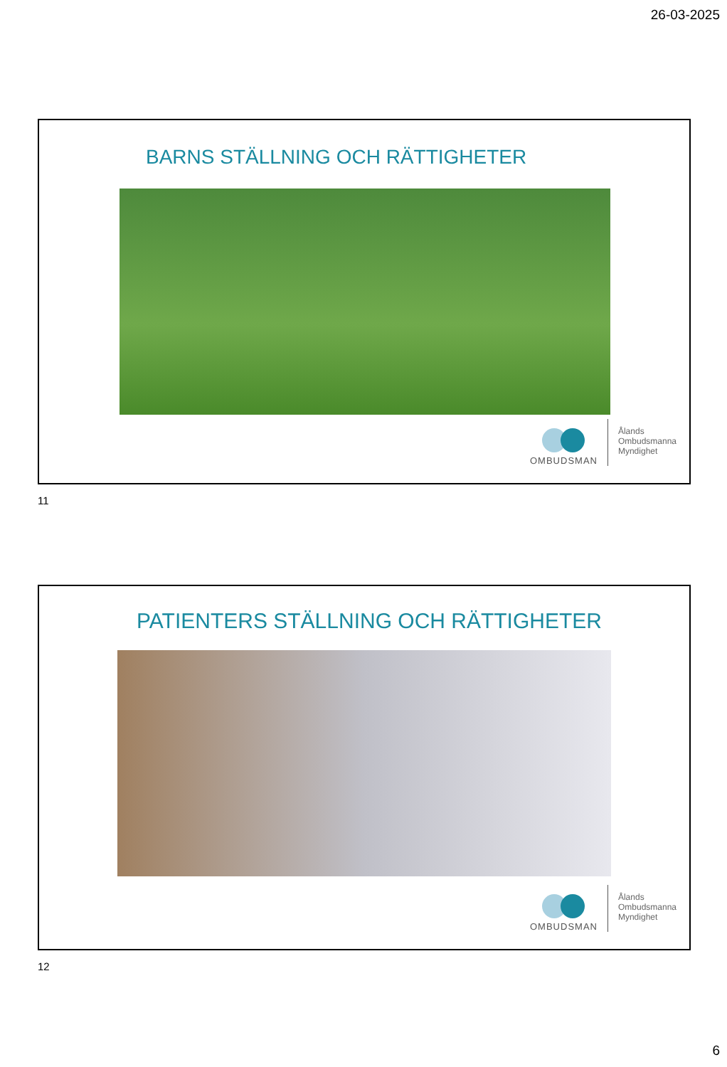26-03-2025
BARNS STÄLLNING OCH RÄTTIGHETER
OMBUDSMAN
Ålands
Ombudsmanna
Myndighet
11
PATIENTERS STÄLLNING OCH RÄTTIGHETER
OMBUDSMAN
Ålands
Ombudsmanna
Myndighet
12
6